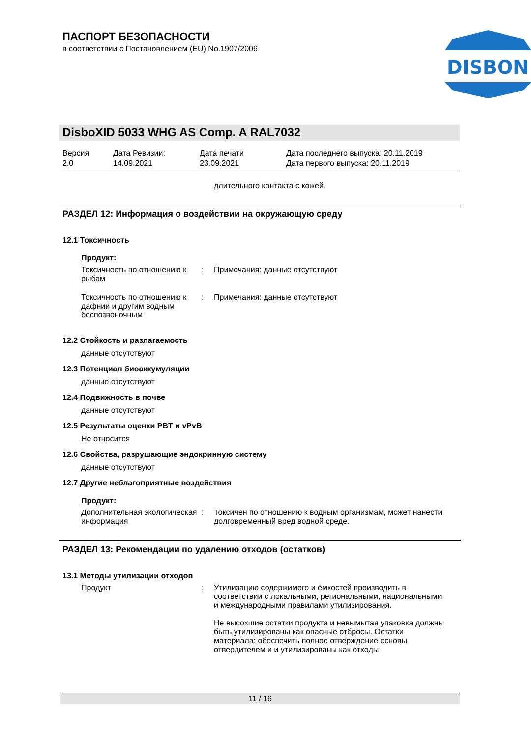ПАСПОРТ БЕЗОПАСНОСТИ
в соответствии с Постановлением (EU) No.1907/2006
DISBON
DisboXID 5033 WHG AS Comp. A RAL7032
Версия
2.0
Дата Ревизии:
14.09.2021
Дата печати
23.09.2021
Дата последнего выпуска: 20.11.2019
Дата первого выпуска: 20.11.2019
длительного контакта с кожей.
РАЗДЕЛ 12: Информация о воздействии на окружающую среду
12.1 Токсичность
Продукт:
Токсичность по отношению к рыбам
: Примечания: данные отсутствуют
Токсичность по отношению к дафнии и другим водным беспозвоночным
: Примечания: данные отсутствуют
12.2 Стойкость и разлагаемость
данные отсутствуют
12.3 Потенциал биоаккумуляции
данные отсутствуют
12.4 Подвижность в почве
данные отсутствуют
12.5 Результаты оценки PBT и vPvB
Не относится
12.6 Свойства, разрушающие эндокринную систему
данные отсутствуют
12.7 Другие неблагоприятные воздействия
Продукт:
Дополнительная экологическая информация
: Токсичен по отношению к водным организмам, может нанести долговременный вред водной среде.
РАЗДЕЛ 13: Рекомендации по удалению отходов (остатков)
13.1 Методы утилизации отходов
Продукт : Утилизацию содержимого и ёмкостей производить в соответствии с локальными, региональными, национальными и международными правилами утилизирования.
Не высохшие остатки продукта и невымытая упаковка должны быть утилизированы как опасные отбросы. Остатки материала: обеспечить полное отверждение основы отвердителем и и утилизированы как отходы
11 / 16